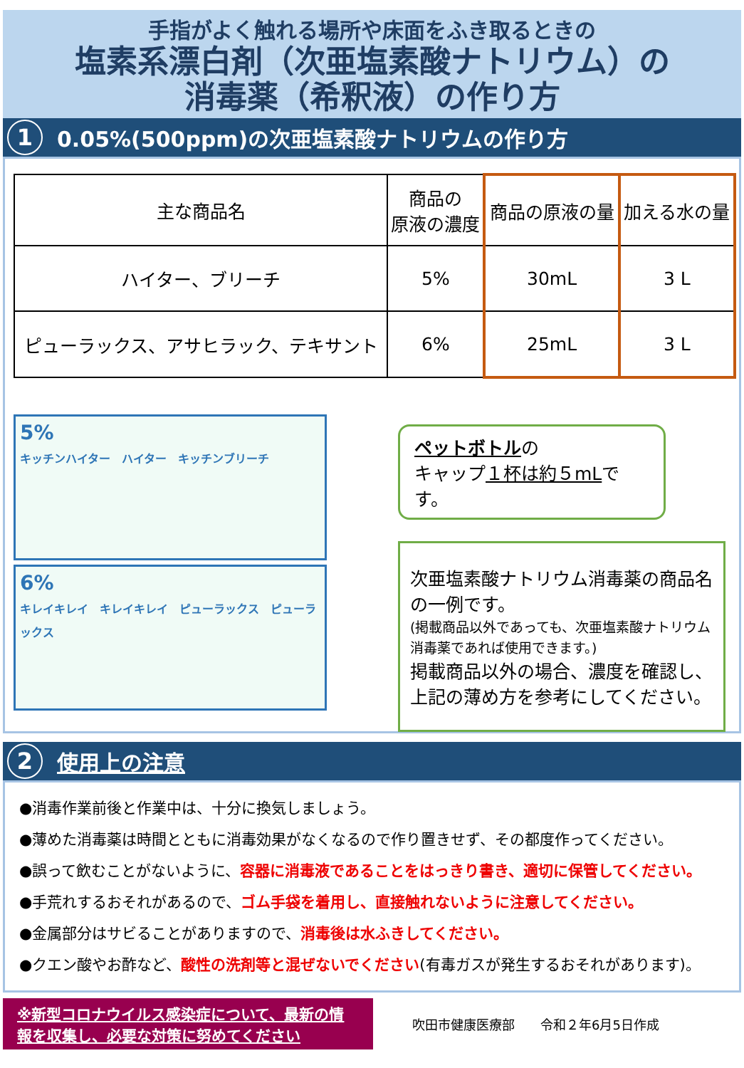手指がよく触れる場所や床面をふき取るときの
塩素系漂白剤（次亜塩素酸ナトリウム）の
消毒薬（希釈液）の作り方
1 0.05%(500ppm)の次亜塩素酸ナトリウムの作り方
| 主な商品名 | 商品の 原液の濃度 | 商品の原液の量 | 加える水の量 |
| --- | --- | --- | --- |
| ハイター、ブリーチ | 5% | 30mL | 3 L |
| ピューラックス、アサヒラック、テキサント | 6% | 25mL | 3 L |
5%
キッチンハイター　ハイター　キッチンブリーチ
6%
キレイキレイ　キレイキレイ　ピューラックス　ピューラックス
ペットボトルの
キャップ１杯は約５mLです。
次亜塩素酸ナトリウム消毒薬の商品名の一例です。
(掲載商品以外であっても、次亜塩素酸ナトリウム消毒薬であれば使用できます。)
掲載商品以外の場合、濃度を確認し、上記の薄め方を参考にしてください。
2 使用上の注意
●消毒作業前後と作業中は、十分に換気しましょう。
●薄めた消毒薬は時間とともに消毒効果がなくなるので作り置きせず、その都度作ってください。
●誤って飲むことがないように、容器に消毒液であることをはっきり書き、適切に保管してください。
●手荒れするおそれがあるので、ゴム手袋を着用し、直接触れないように注意してください。
●金属部分はサビることがありますので、消毒後は水ふきしてください。
●クエン酸やお酢など、酸性の洗剤等と混ぜないでください(有毒ガスが発生するおそれがあります)。
※新型コロナウイルス感染症について、最新の情報を収集し、必要な対策に努めてください
吹田市健康医療部　　令和２年6月5日作成